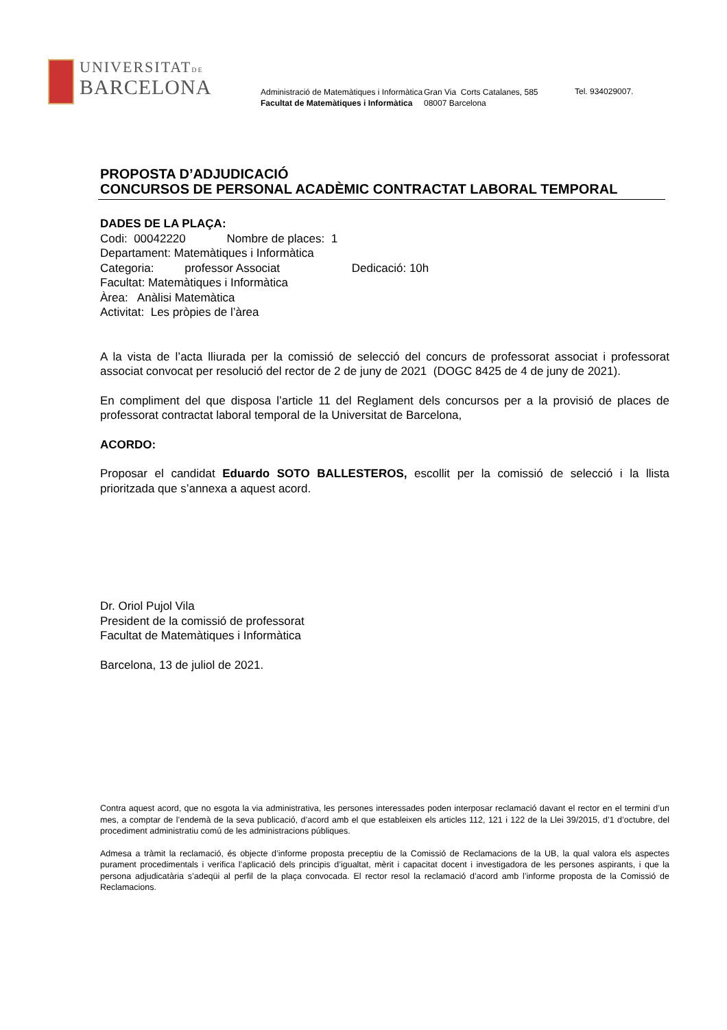UNIVERSITATDE
BARCELONA
Administració de Matemàtiques i Informàtica
Facultat de Matemàtiques i Informàtica
Gran Via Corts Catalanes, 585
08007 Barcelona
Tel. 934029007.
PROPOSTA D’ADJUDICACIÓ
CONCURSOS DE PERSONAL ACADÈMIC CONTRACTAT LABORAL TEMPORAL
DADES DE LA PLAÇA:
Codi: 00042220 Nombre de places: 1
Departament: Matemàtiques i Informàtica
Categoria: professor Associat Dedicació: 10h
Facultat: Matemàtiques i Informàtica
Àrea: Anàlisi Matemàtica
Activitat: Les pròpies de l’àrea
A la vista de l’acta lliurada per la comissió de selecció del concurs de professorat associat i professorat associat convocat per resolució del rector de 2 de juny de 2021 (DOGC 8425 de 4 de juny de 2021).
En compliment del que disposa l’article 11 del Reglament dels concursos per a la provisió de places de professorat contractat laboral temporal de la Universitat de Barcelona,
ACORDO:
Proposar el candidat Eduardo SOTO BALLESTEROS, escollit per la comissió de selecció i la llista prioritzada que s’annexa a aquest acord.
Dr. Oriol Pujol Vila
President de la comissió de professorat
Facultat de Matemàtiques i Informàtica
Barcelona, 13 de juliol de 2021.
Contra aquest acord, que no esgota la via administrativa, les persones interessades poden interposar reclamació davant el rector en el termini d’un mes, a comptar de l’endemà de la seva publicació, d’acord amb el que estableixen els articles 112, 121 i 122 de la Llei 39/2015, d’1 d’octubre, del procediment administratiu comú de les administracions públiques.
Admesa a tràmit la reclamació, és objecte d’informe proposta preceptiu de la Comissió de Reclamacions de la UB, la qual valora els aspectes purament procedimentals i verifica l’aplicació dels principis d’igualtat, mèrit i capacitat docent i investigadora de les persones aspirants, i que la persona adjudicatària s’adeqüi al perfil de la plaça convocada. El rector resol la reclamació d’acord amb l’informe proposta de la Comissió de Reclamacions.